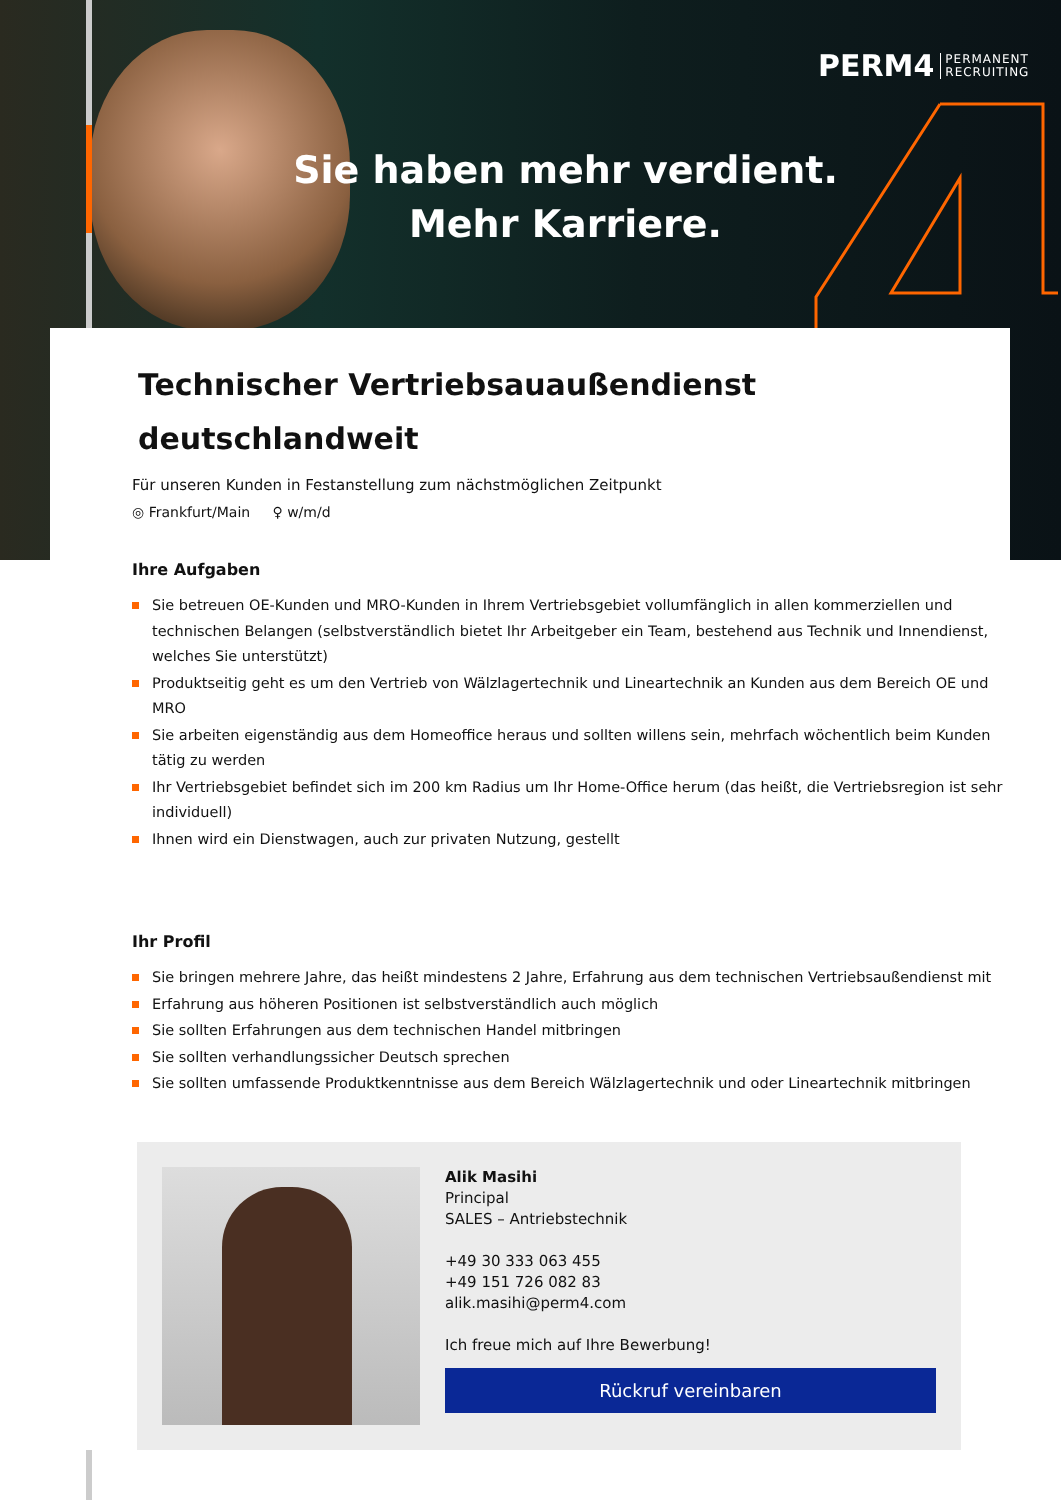PERM4 PERMANENT
RECRUITING
Sie haben mehr verdient.
Mehr Karriere.
Technischer Vertriebsauaußendienst
deutschlandweit
Für unseren Kunden in Festanstellung zum nächstmöglichen Zeitpunkt
◎ Frankfurt/Main ♀ w/m/d
Ihre Aufgaben
Sie betreuen OE-Kunden und MRO-Kunden in Ihrem Vertriebsgebiet vollumfänglich in allen kommerziellen und technischen Belangen (selbstverständlich bietet Ihr Arbeitgeber ein Team, bestehend aus Technik und Innendienst, welches Sie unterstützt)
Produktseitig geht es um den Vertrieb von Wälzlagertechnik und Lineartechnik an Kunden aus dem Bereich OE und MRO
Sie arbeiten eigenständig aus dem Homeoffice heraus und sollten willens sein, mehrfach wöchentlich beim Kunden tätig zu werden
Ihr Vertriebsgebiet befindet sich im 200 km Radius um Ihr Home-Office herum (das heißt, die Vertriebsregion ist sehr individuell)
Ihnen wird ein Dienstwagen, auch zur privaten Nutzung, gestellt
Ihr Profil
Sie bringen mehrere Jahre, das heißt mindestens 2 Jahre, Erfahrung aus dem technischen Vertriebsaußendienst mit
Erfahrung aus höheren Positionen ist selbstverständlich auch möglich
Sie sollten Erfahrungen aus dem technischen Handel mitbringen
Sie sollten verhandlungssicher Deutsch sprechen
Sie sollten umfassende Produktkenntnisse aus dem Bereich Wälzlagertechnik und oder Lineartechnik mitbringen
Alik Masihi
Principal
SALES – Antriebstechnik
+49 30 333 063 455
+49 151 726 082 83
alik.masihi@perm4.com
Ich freue mich auf Ihre Bewerbung!
Rückruf vereinbaren